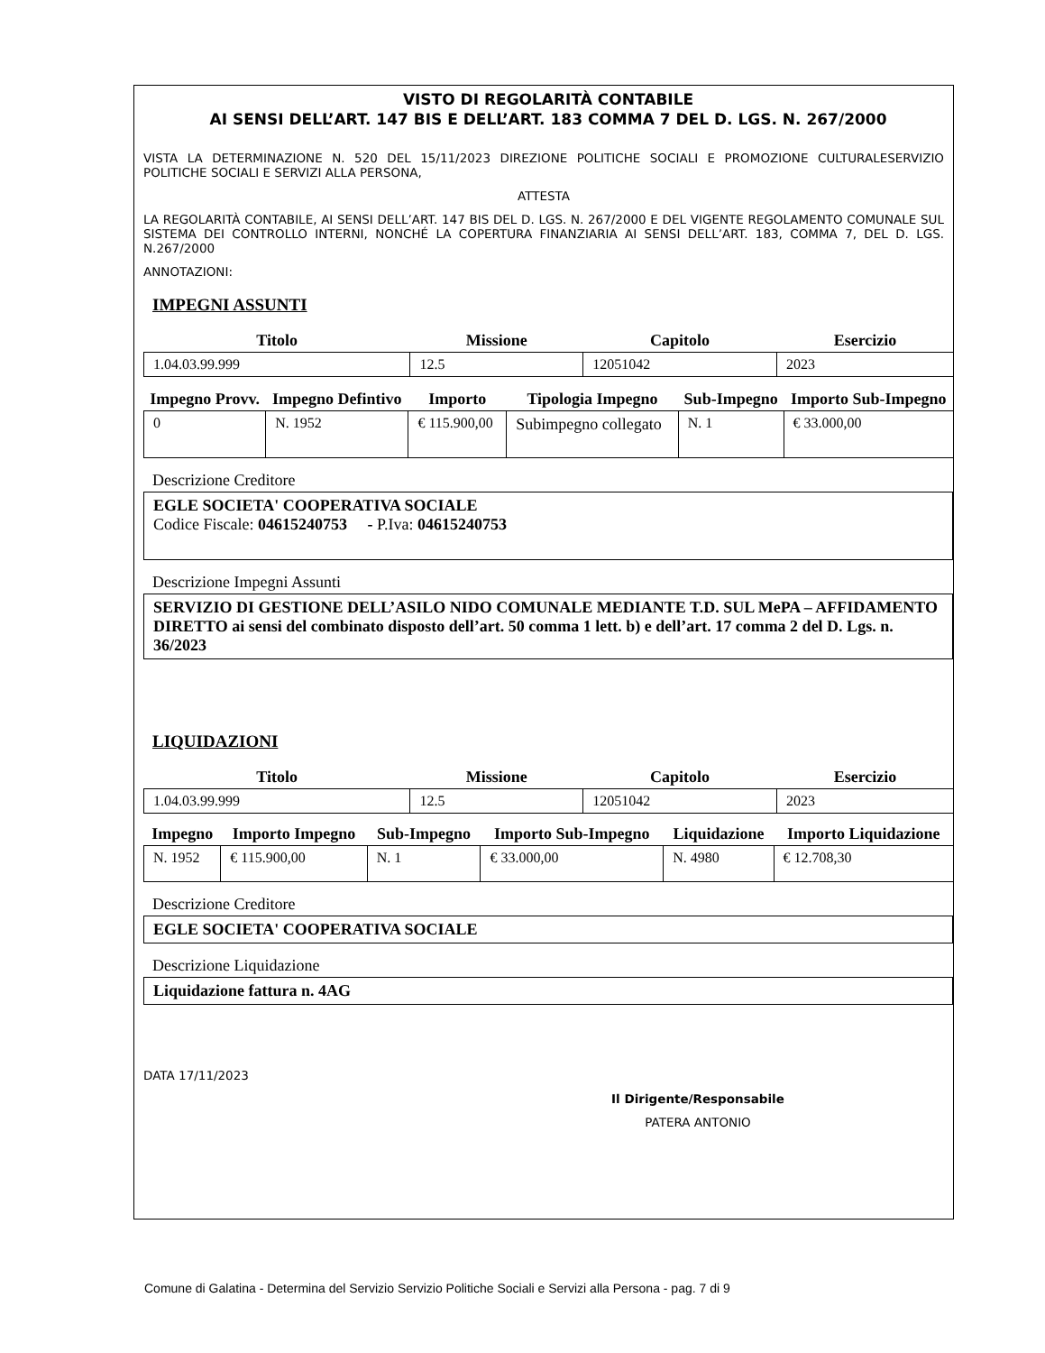VISTO DI REGOLARITÀ CONTABILE
AI SENSI DELL’ART. 147 BIS E DELL’ART. 183 COMMA 7 DEL D. LGS. N. 267/2000
VISTA LA DETERMINAZIONE N. 520 DEL 15/11/2023 DIREZIONE POLITICHE SOCIALI E PROMOZIONE CULTURALESERVIZIO POLITICHE SOCIALI E SERVIZI ALLA PERSONA,
ATTESTA
LA REGOLARITÀ CONTABILE, AI SENSI DELL’ART. 147 BIS DEL D. LGS. N. 267/2000 E DEL VIGENTE REGOLAMENTO COMUNALE SUL SISTEMA DEI CONTROLLO INTERNI, NONCHÉ LA COPERTURA FINANZIARIA AI SENSI DELL’ART. 183, COMMA 7, DEL D. LGS. N.267/2000
ANNOTAZIONI:
IMPEGNI ASSUNTI
| Titolo | Missione | Capitolo | Esercizio |
| --- | --- | --- | --- |
| 1.04.03.99.999 | 12.5 | 12051042 | 2023 |
| Impegno Provv. | Impegno Defintivo | Importo | Tipologia Impegno | Sub-Impegno | Importo Sub-Impegno |
| --- | --- | --- | --- | --- | --- |
| 0 | N. 1952 | € 115.900,00 | Subimpegno collegato | N. 1 | € 33.000,00 |
Descrizione Creditore
EGLE SOCIETA' COOPERATIVA SOCIALE
Codice Fiscale: 04615240753 - P.Iva: 04615240753
Descrizione Impegni Assunti
SERVIZIO DI GESTIONE DELL’ASILO NIDO COMUNALE MEDIANTE T.D. SUL MePA – AFFIDAMENTO DIRETTO ai sensi del combinato disposto dell’art. 50 comma 1 lett. b) e dell’art. 17 comma 2 del D. Lgs. n. 36/2023
LIQUIDAZIONI
| Titolo | Missione | Capitolo | Esercizio |
| --- | --- | --- | --- |
| 1.04.03.99.999 | 12.5 | 12051042 | 2023 |
| Impegno | Importo Impegno | Sub-Impegno | Importo Sub-Impegno | Liquidazione | Importo Liquidazione |
| --- | --- | --- | --- | --- | --- |
| N. 1952 | € 115.900,00 | N. 1 | € 33.000,00 | N. 4980 | € 12.708,30 |
Descrizione Creditore
EGLE SOCIETA' COOPERATIVA SOCIALE
Descrizione Liquidazione
Liquidazione fattura n. 4AG
DATA 17/11/2023
Il Dirigente/Responsabile
PATERA ANTONIO
Comune di Galatina - Determina del Servizio Servizio Politiche Sociali e Servizi alla Persona - pag. 7 di 9